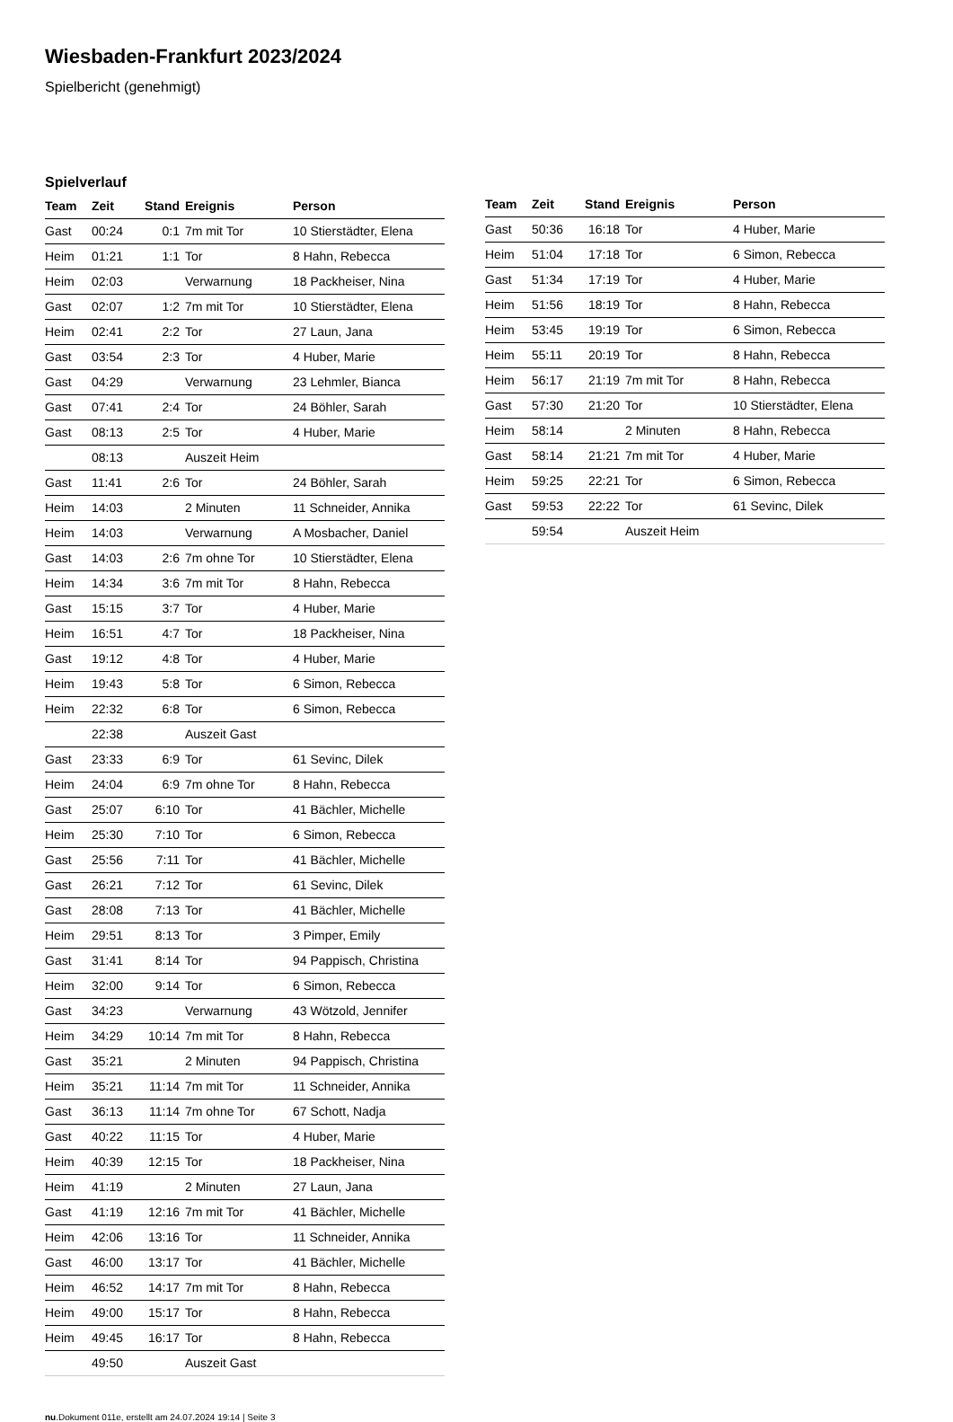Wiesbaden-Frankfurt 2023/2024
Spielbericht (genehmigt)
Spielverlauf
| Team | Zeit | Stand | Ereignis | Person |
| --- | --- | --- | --- | --- |
| Gast | 00:24 | 0:1 | 7m mit Tor | 10 Stierstädter, Elena |
| Heim | 01:21 | 1:1 | Tor | 8 Hahn, Rebecca |
| Heim | 02:03 | | Verwarnung | 18 Packheiser, Nina |
| Gast | 02:07 | 1:2 | 7m mit Tor | 10 Stierstädter, Elena |
| Heim | 02:41 | 2:2 | Tor | 27 Laun, Jana |
| Gast | 03:54 | 2:3 | Tor | 4 Huber, Marie |
| Gast | 04:29 | | Verwarnung | 23 Lehmler, Bianca |
| Gast | 07:41 | 2:4 | Tor | 24 Böhler, Sarah |
| Gast | 08:13 | 2:5 | Tor | 4 Huber, Marie |
| | 08:13 | | Auszeit Heim | |
| Gast | 11:41 | 2:6 | Tor | 24 Böhler, Sarah |
| Heim | 14:03 | | 2 Minuten | 11 Schneider, Annika |
| Heim | 14:03 | | Verwarnung | A Mosbacher, Daniel |
| Gast | 14:03 | 2:6 | 7m ohne Tor | 10 Stierstädter, Elena |
| Heim | 14:34 | 3:6 | 7m mit Tor | 8 Hahn, Rebecca |
| Gast | 15:15 | 3:7 | Tor | 4 Huber, Marie |
| Heim | 16:51 | 4:7 | Tor | 18 Packheiser, Nina |
| Gast | 19:12 | 4:8 | Tor | 4 Huber, Marie |
| Heim | 19:43 | 5:8 | Tor | 6 Simon, Rebecca |
| Heim | 22:32 | 6:8 | Tor | 6 Simon, Rebecca |
| | 22:38 | | Auszeit Gast | |
| Gast | 23:33 | 6:9 | Tor | 61 Sevinc, Dilek |
| Heim | 24:04 | 6:9 | 7m ohne Tor | 8 Hahn, Rebecca |
| Gast | 25:07 | 6:10 | Tor | 41 Bächler, Michelle |
| Heim | 25:30 | 7:10 | Tor | 6 Simon, Rebecca |
| Gast | 25:56 | 7:11 | Tor | 41 Bächler, Michelle |
| Gast | 26:21 | 7:12 | Tor | 61 Sevinc, Dilek |
| Gast | 28:08 | 7:13 | Tor | 41 Bächler, Michelle |
| Heim | 29:51 | 8:13 | Tor | 3 Pimper, Emily |
| Gast | 31:41 | 8:14 | Tor | 94 Pappisch, Christina |
| Heim | 32:00 | 9:14 | Tor | 6 Simon, Rebecca |
| Gast | 34:23 | | Verwarnung | 43 Wötzold, Jennifer |
| Heim | 34:29 | 10:14 | 7m mit Tor | 8 Hahn, Rebecca |
| Gast | 35:21 | | 2 Minuten | 94 Pappisch, Christina |
| Heim | 35:21 | 11:14 | 7m mit Tor | 11 Schneider, Annika |
| Gast | 36:13 | 11:14 | 7m ohne Tor | 67 Schott, Nadja |
| Gast | 40:22 | 11:15 | Tor | 4 Huber, Marie |
| Heim | 40:39 | 12:15 | Tor | 18 Packheiser, Nina |
| Heim | 41:19 | | 2 Minuten | 27 Laun, Jana |
| Gast | 41:19 | 12:16 | 7m mit Tor | 41 Bächler, Michelle |
| Heim | 42:06 | 13:16 | Tor | 11 Schneider, Annika |
| Gast | 46:00 | 13:17 | Tor | 41 Bächler, Michelle |
| Heim | 46:52 | 14:17 | 7m mit Tor | 8 Hahn, Rebecca |
| Heim | 49:00 | 15:17 | Tor | 8 Hahn, Rebecca |
| Heim | 49:45 | 16:17 | Tor | 8 Hahn, Rebecca |
| | 49:50 | | Auszeit Gast | |
| Team | Zeit | Stand | Ereignis | Person |
| --- | --- | --- | --- | --- |
| Gast | 50:36 | 16:18 | Tor | 4 Huber, Marie |
| Heim | 51:04 | 17:18 | Tor | 6 Simon, Rebecca |
| Gast | 51:34 | 17:19 | Tor | 4 Huber, Marie |
| Heim | 51:56 | 18:19 | Tor | 8 Hahn, Rebecca |
| Heim | 53:45 | 19:19 | Tor | 6 Simon, Rebecca |
| Heim | 55:11 | 20:19 | Tor | 8 Hahn, Rebecca |
| Heim | 56:17 | 21:19 | 7m mit Tor | 8 Hahn, Rebecca |
| Gast | 57:30 | 21:20 | Tor | 10 Stierstädter, Elena |
| Heim | 58:14 | | 2 Minuten | 8 Hahn, Rebecca |
| Gast | 58:14 | 21:21 | 7m mit Tor | 4 Huber, Marie |
| Heim | 59:25 | 22:21 | Tor | 6 Simon, Rebecca |
| Gast | 59:53 | 22:22 | Tor | 61 Sevinc, Dilek |
| | 59:54 | | Auszeit Heim | |
nu.Dokument 011e, erstellt am 24.07.2024 19:14 | Seite 3